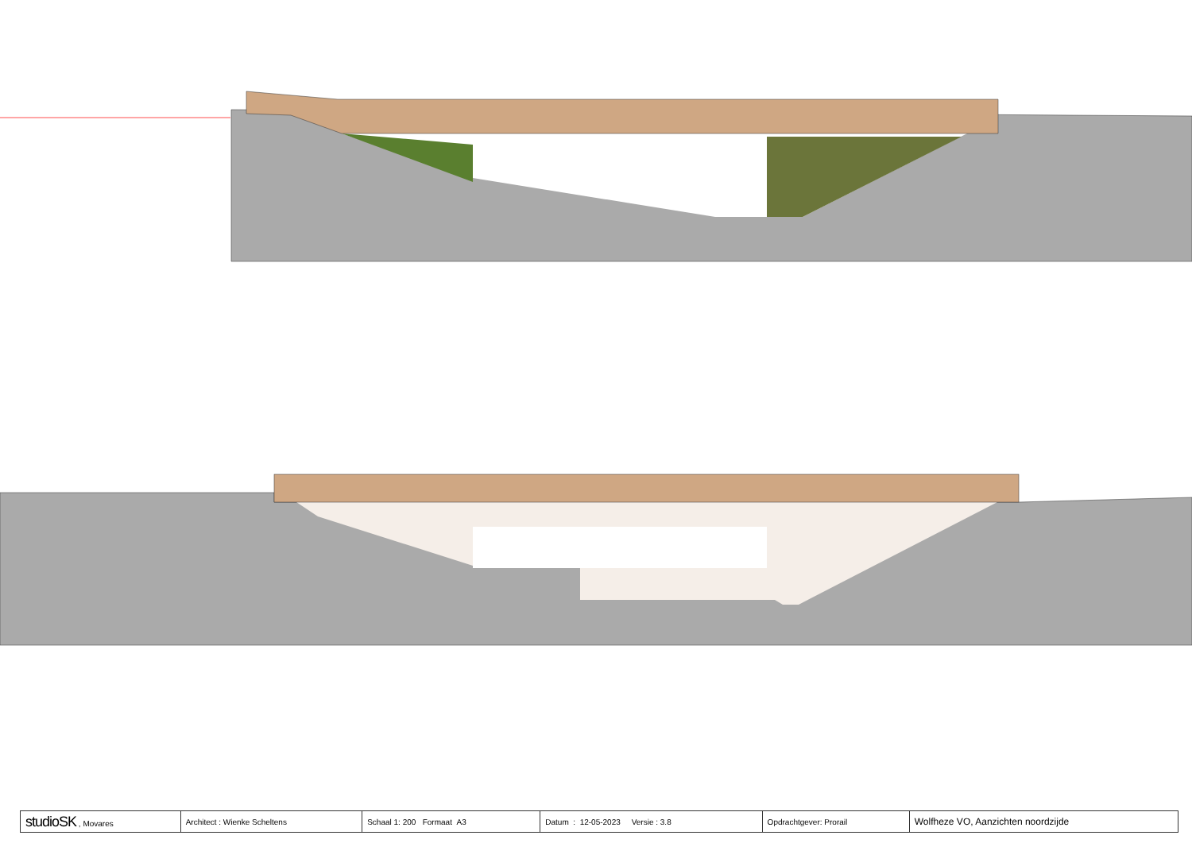| studioSK , Movares | Architect : Wienke Scheltens | Schaal 1: 200 Formaat A3 | Datum : 12-05-2023 Versie : 3.8 | Opdrachtgever: Prorail | Wolfheze VO, Aanzichten noordzijde |